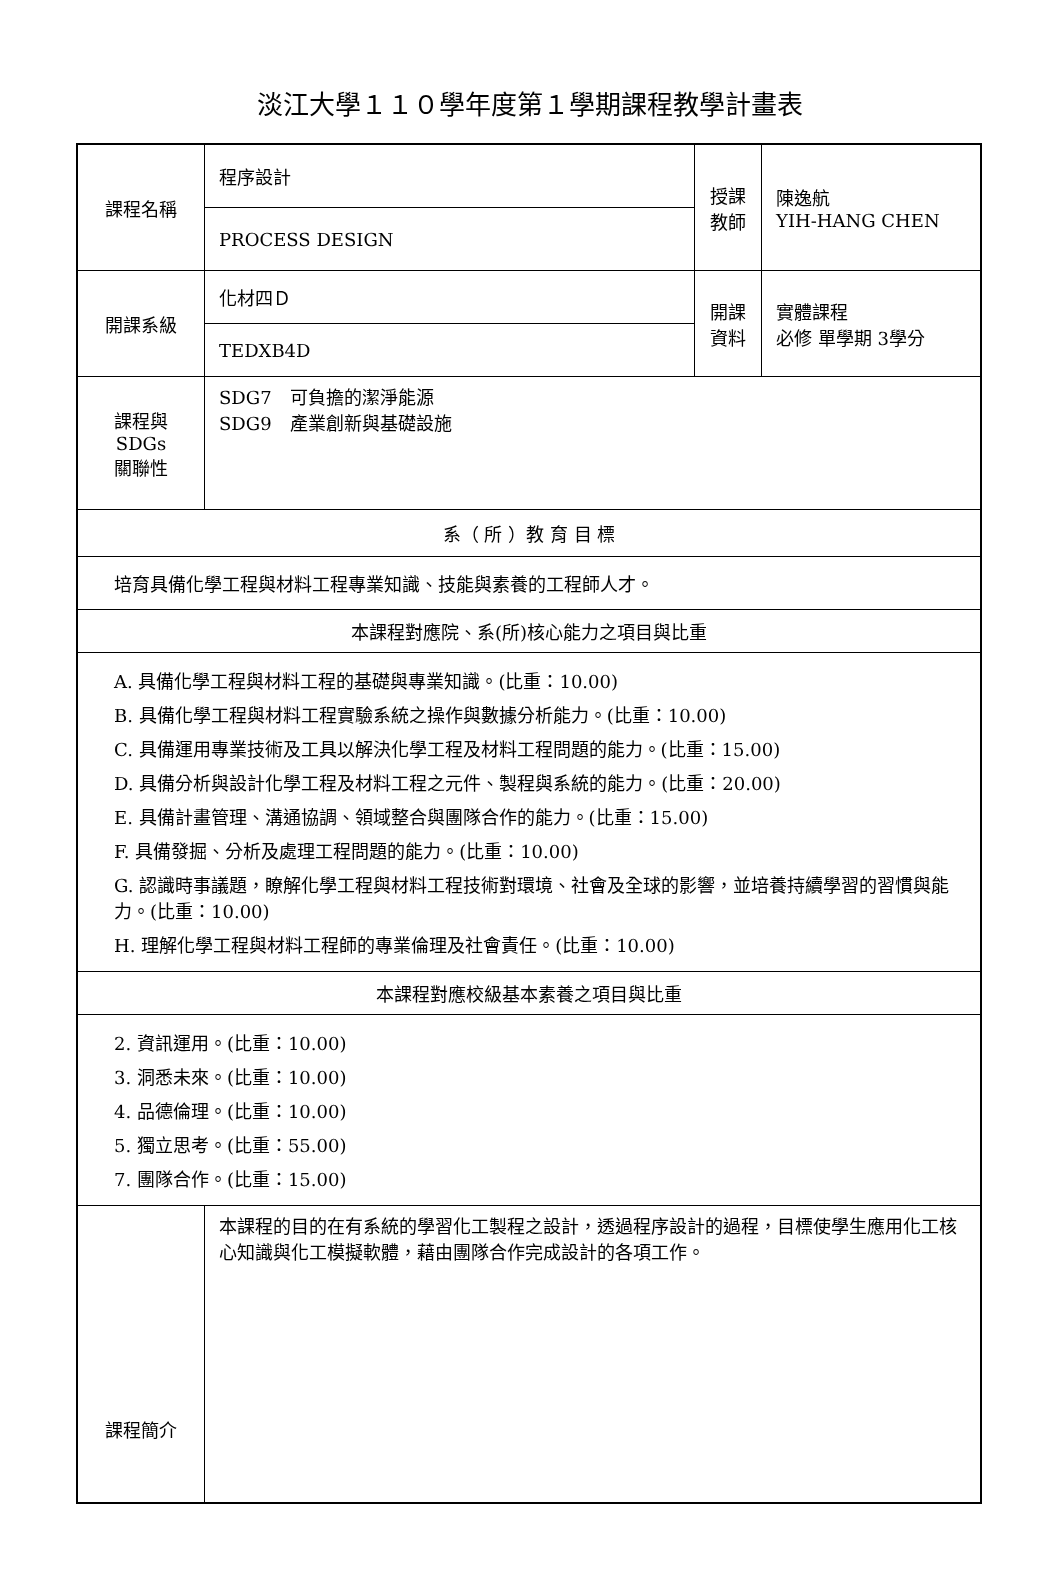淡江大學１１０學年度第１學期課程教學計畫表
| 課程名稱 | 程序設計 | 授課 教師 | 陳逸航 YIH-HANG CHEN |
| | PROCESS DESIGN | | |
| 開課系級 | 化材四Ｄ | 開課 資料 | 實體課程 必修 單學期 3學分 |
| | TEDXB4D | | |
| 課程與SDGs 關聯性 | SDG7 可負擔的潔淨能源 SDG9 產業創新與基礎設施 | | |
| 系（ 所 ）教 育 目 標 | | | |
| 培育具備化學工程與材料工程專業知識、技能與素養的工程師人才。 | | | |
| 本課程對應院、系(所)核心能力之項目與比重 | | | |
| A. 具備化學工程與材料工程的基礎與專業知識。(比重：10.00) B. 具備化學工程與材料工程實驗系統之操作與數據分析能力。(比重：10.00) C. 具備運用專業技術及工具以解決化學工程及材料工程問題的能力。(比重：15.00) D. 具備分析與設計化學工程及材料工程之元件、製程與系統的能力。(比重：20.00) E. 具備計畫管理、溝通協調、領域整合與團隊合作的能力。(比重：15.00) F. 具備發掘、分析及處理工程問題的能力。(比重：10.00) G. 認識時事議題，瞭解化學工程與材料工程技術對環境、社會及全球的影響，並培養持續學習的習慣與能力。(比重：10.00) H. 理解化學工程與材料工程師的專業倫理及社會責任。(比重：10.00) | | | |
| 本課程對應校級基本素養之項目與比重 | | | |
| 2. 資訊運用。(比重：10.00) 3. 洞悉未來。(比重：10.00) 4. 品德倫理。(比重：10.00) 5. 獨立思考。(比重：55.00) 7. 團隊合作。(比重：15.00) | | | |
| 課程簡介 | 本課程的目的在有系統的學習化工製程之設計，透過程序設計的過程，目標使學生應用化工核心知識與化工模擬軟體，藉由團隊合作完成設計的各項工作。 | | |